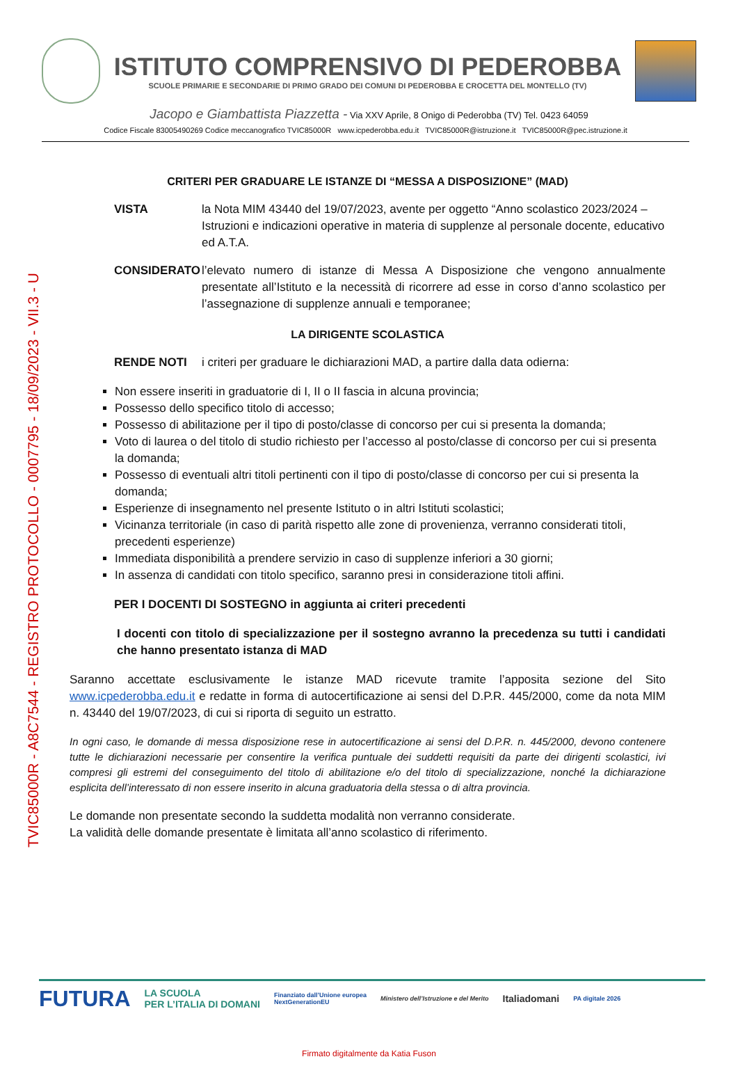TVIC85000R - A8C7544 - REGISTRO PROTOCOLLO - 0007795 - 18/09/2023 - VII.3 - U
ISTITUTO COMPRENSIVO DI PEDEROBBA
SCUOLE PRIMARIE E SECONDARIE DI PRIMO GRADO DEI COMUNI DI PEDEROBBA E CROCETTA DEL MONTELLO (TV)
Jacopo e Giambattista Piazzetta - Via XXV Aprile, 8 Onigo di Pederobba (TV) Tel. 0423 64059
Codice Fiscale 83005490269 Codice meccanografico TVIC85000R www.icpederobba.edu.it TVIC85000R@istruzione.it TVIC85000R@pec.istruzione.it
CRITERI PER GRADUARE LE ISTANZE DI “MESSA A DISPOSIZIONE” (MAD)
VISTA la Nota MIM 43440 del 19/07/2023, avente per oggetto “Anno scolastico 2023/2024 – Istruzioni e indicazioni operative in materia di supplenze al personale docente, educativo ed A.T.A.
CONSIDERATO l’elevato numero di istanze di Messa A Disposizione che vengono annualmente presentate all’Istituto e la necessità di ricorrere ad esse in corso d’anno scolastico per l’assegnazione di supplenze annuali e temporanee;
LA DIRIGENTE SCOLASTICA
RENDE NOTI i criteri per graduare le dichiarazioni MAD, a partire dalla data odierna:
Non essere inseriti in graduatorie di I, II o II fascia in alcuna provincia;
Possesso dello specifico titolo di accesso;
Possesso di abilitazione per il tipo di posto/classe di concorso per cui si presenta la domanda;
Voto di laurea o del titolo di studio richiesto per l’accesso al posto/classe di concorso per cui si presenta la domanda;
Possesso di eventuali altri titoli pertinenti con il tipo di posto/classe di concorso per cui si presenta la domanda;
Esperienze di insegnamento nel presente Istituto o in altri Istituti scolastici;
Vicinanza territoriale (in caso di parità rispetto alle zone di provenienza, verranno considerati titoli, precedenti esperienze)
Immediata disponibilità a prendere servizio in caso di supplenze inferiori a 30 giorni;
In assenza di candidati con titolo specifico, saranno presi in considerazione titoli affini.
PER I DOCENTI DI SOSTEGNO in aggiunta ai criteri precedenti
I docenti con titolo di specializzazione per il sostegno avranno la precedenza su tutti i candidati che hanno presentato istanza di MAD
Saranno accettate esclusivamente le istanze MAD ricevute tramite l’apposita sezione del Sito www.icpederobba.edu.it e redatte in forma di autocertificazione ai sensi del D.P.R. 445/2000, come da nota MIM n. 43440 del 19/07/2023, di cui si riporta di seguito un estratto.
In ogni caso, le domande di messa disposizione rese in autocertificazione ai sensi del D.P.R. n. 445/2000, devono contenere tutte le dichiarazioni necessarie per consentire la verifica puntuale dei suddetti requisiti da parte dei dirigenti scolastici, ivi compresi gli estremi del conseguimento del titolo di abilitazione e/o del titolo di specializzazione, nonché la dichiarazione esplicita dell’interessato di non essere inserito in alcuna graduatoria della stessa o di altra provincia.
Le domande non presentate secondo la suddetta modalità non verranno considerate.
La validità delle domande presentate è limitata all’anno scolastico di riferimento.
FUTURA LA SCUOLA
PER L’ITALIA DI DOMANI Finanziato dall’Unione europea
NextGenerationEU Ministero dell’Istruzione e del Merito Italiadomani PA digitale 2026
Firmato digitalmente da Katia Fuson